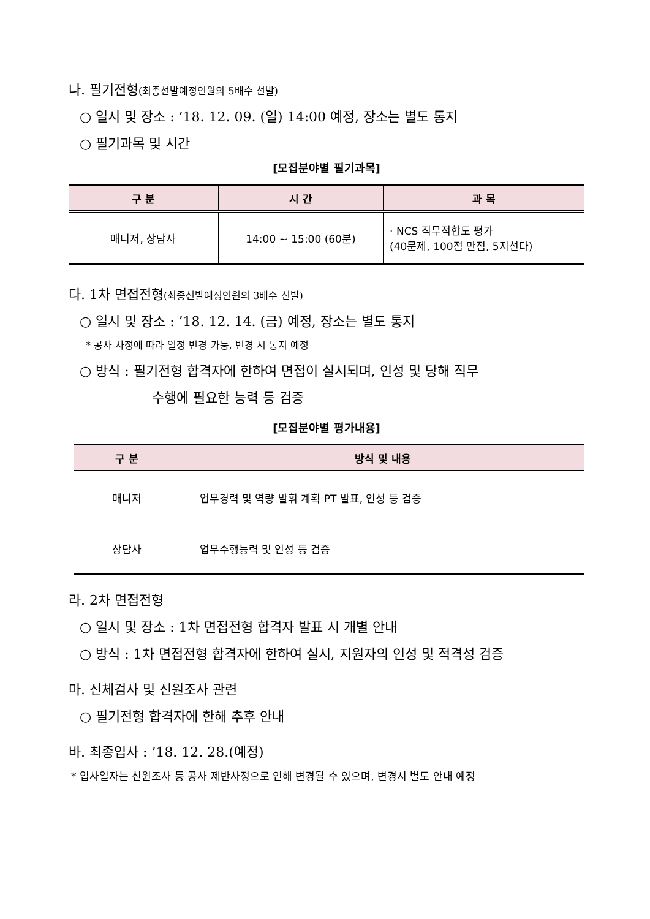나. 필기전형(최종선발예정인원의 5배수 선발)
○ 일시 및 장소 : ’18. 12. 09. (일) 14:00 예정, 장소는 별도 통지
○ 필기과목 및 시간
[모집분야별 필기과목]
| 구 분 | 시 간 | 과 목 |
| --- | --- | --- |
| 매니저, 상담사 | 14:00 ~ 15:00 (60분) | · NCS 직무적합도 평가 (40문제, 100점 만점, 5지선다) |
다. 1차 면접전형(최종선발예정인원의 3배수 선발)
○ 일시 및 장소 : ’18. 12. 14. (금) 예정, 장소는 별도 통지
* 공사 사정에 따라 일정 변경 가능, 변경 시 통지 예정
○ 방식 : 필기전형 합격자에 한하여 면접이 실시되며, 인성 및 당해 직무
수행에 필요한 능력 등 검증
[모집분야별 평가내용]
| 구 분 | 방식 및 내용 |
| --- | --- |
| 매니저 | 업무경력 및 역량 발휘 계획 PT 발표, 인성 등 검증 |
| 상담사 | 업무수행능력 및 인성 등 검증 |
라. 2차 면접전형
○ 일시 및 장소 : 1차 면접전형 합격자 발표 시 개별 안내
○ 방식 : 1차 면접전형 합격자에 한하여 실시, 지원자의 인성 및 적격성 검증
마. 신체검사 및 신원조사 관련
○ 필기전형 합격자에 한해 추후 안내
바. 최종입사 : ’18. 12. 28.(예정)
* 입사일자는 신원조사 등 공사 제반사정으로 인해 변경될 수 있으며, 변경시 별도 안내 예정